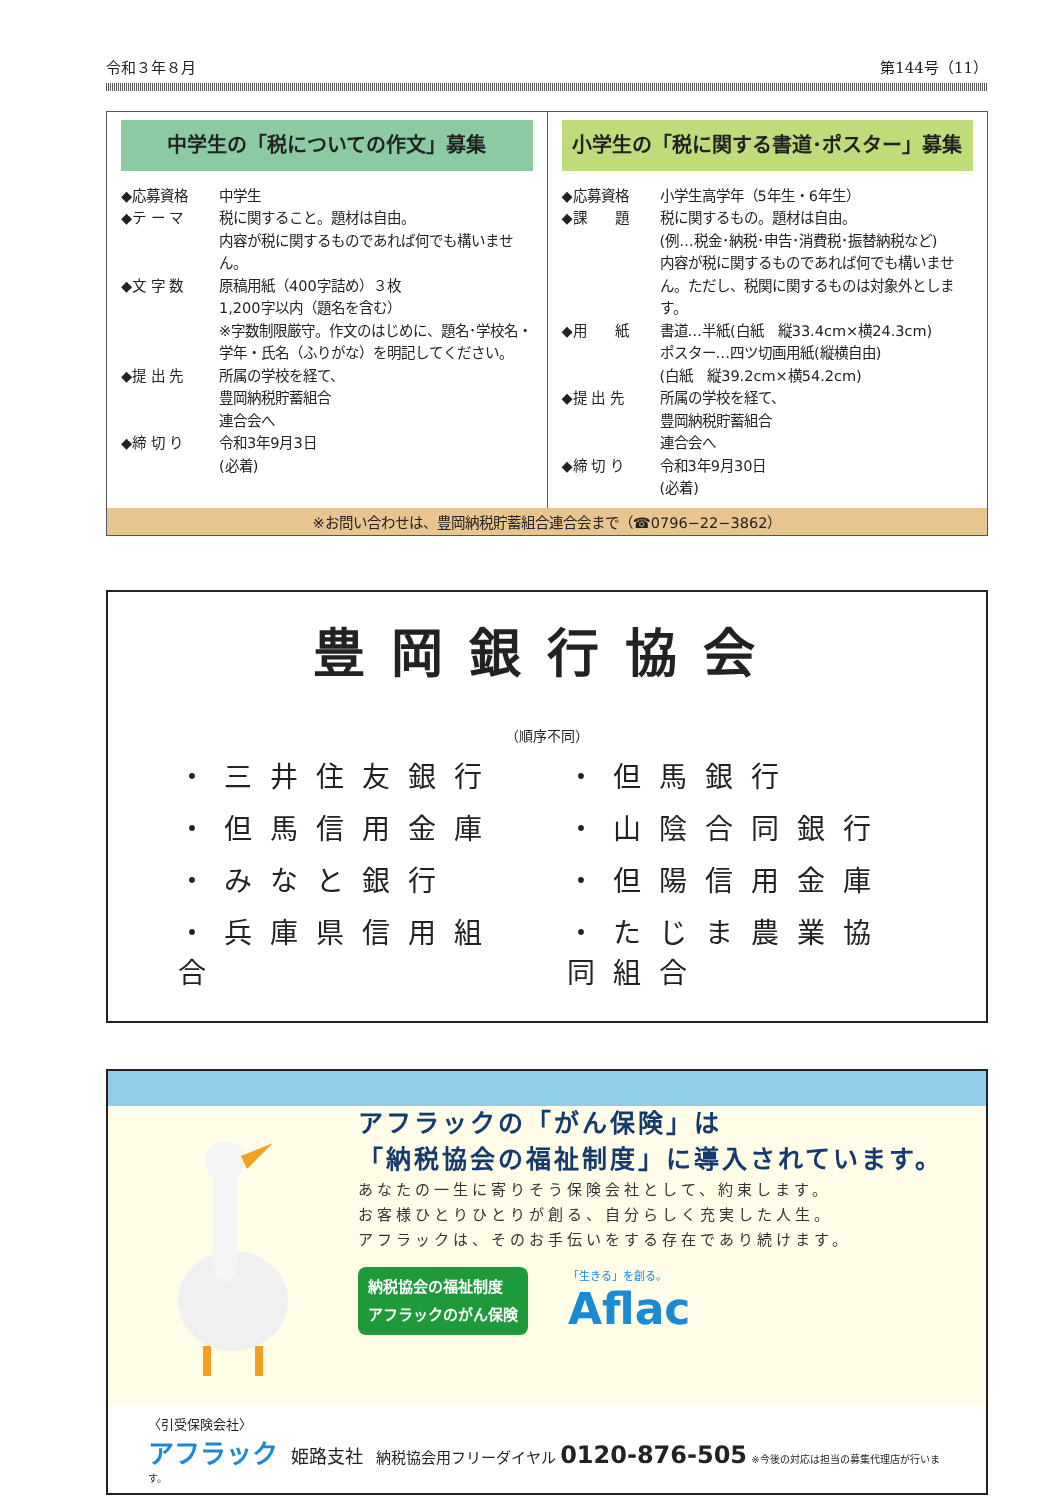令和３年８月 第144号（11）
中学生の「税についての作文」募集
◆応募資格 中学生
◆テ ー マ 税に関すること。題材は自由。
内容が税に関するものであれば何でも構いません。
◆文 字 数 原稿用紙（400字詰め）３枚
1,200字以内（題名を含む）
※字数制限厳守。作文のはじめに、題名･学校名・学年・氏名（ふりがな）を明記してください。
◆提 出 先 所属の学校を経て、
豊岡納税貯蓄組合
連合会へ
◆締 切 り 令和3年9月3日
(必着)
小学生の「税に関する書道･ポスター」募集
◆応募資格 小学生高学年（5年生・6年生）
◆課　　題 税に関するもの。題材は自由。
(例…税金･納税･申告･消費税･振替納税など)
内容が税に関するものであれば何でも構いません。ただし、税関に関するものは対象外とします。
◆用　　紙 書道…半紙(白紙　縦33.4cm×横24.3cm)
ポスター…四ツ切画用紙(縦横自由)
(白紙　縦39.2cm×横54.2cm)
◆提 出 先 所属の学校を経て、
豊岡納税貯蓄組合
連合会へ
◆締 切 り 令和3年9月30日
(必着)
※お問い合わせは、豊岡納税貯蓄組合連合会まで（☎0796−22−3862）
豊岡銀行協会
（順序不同）
・三井住友銀行
・但馬銀行
・但馬信用金庫
・山陰合同銀行
・みなと銀行
・但陽信用金庫
・兵庫県信用組合
・たじま農業協同組合
アフラックの「がん保険」は
「納税協会の福祉制度」に導入されています。
あなたの一生に寄りそう保険会社として、約束します。
お客様ひとりひとりが創る、自分らしく充実した人生。
アフラックは、そのお手伝いをする存在であり続けます。
納税協会の福祉制度
アフラックのがん保険
「生きる」を創る。
Aflac
〈引受保険会社〉
アフラック　姫路支社　納税協会用フリーダイヤル 0120-876-505 ※今後の対応は担当の募集代理店が行います。